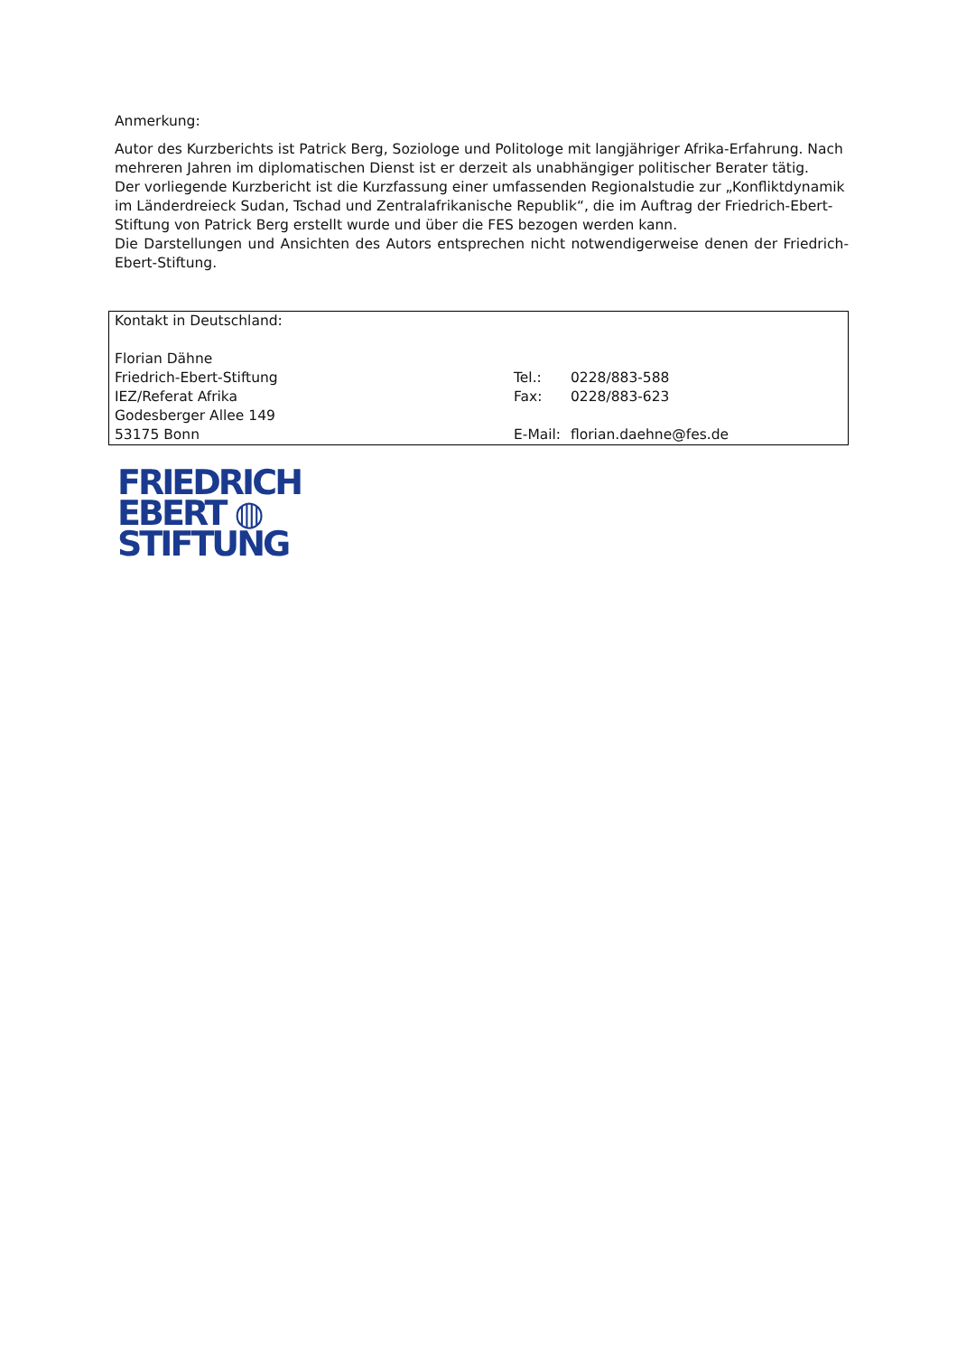Anmerkung:
Autor des Kurzberichts ist Patrick Berg, Soziologe und Politologe mit langjähriger Afrika-Erfahrung. Nach mehreren Jahren im diplomatischen Dienst ist er derzeit als unabhängiger politischer Berater tätig.
Der vorliegende Kurzbericht ist die Kurzfassung einer umfassenden Regionalstudie zur „Konfliktdynamik im Länderdreieck Sudan, Tschad und Zentralafrikanische Republik“, die im Auftrag der Friedrich-Ebert-Stiftung von Patrick Berg erstellt wurde und über die FES bezogen werden kann.
Die Darstellungen und Ansichten des Autors entsprechen nicht notwendigerweise denen der Friedrich-Ebert-Stiftung.
| Kontakt in Deutschland: | | |
| Florian Dähne | | |
| Friedrich-Ebert-Stiftung | Tel.: | 0228/883-588 |
| IEZ/Referat Afrika | Fax: | 0228/883-623 |
| Godesberger Allee 149 | | |
| 53175 Bonn | E-Mail: | florian.daehne@fes.de |
FRIEDRICH
EBERT ◍
STIFTUNG